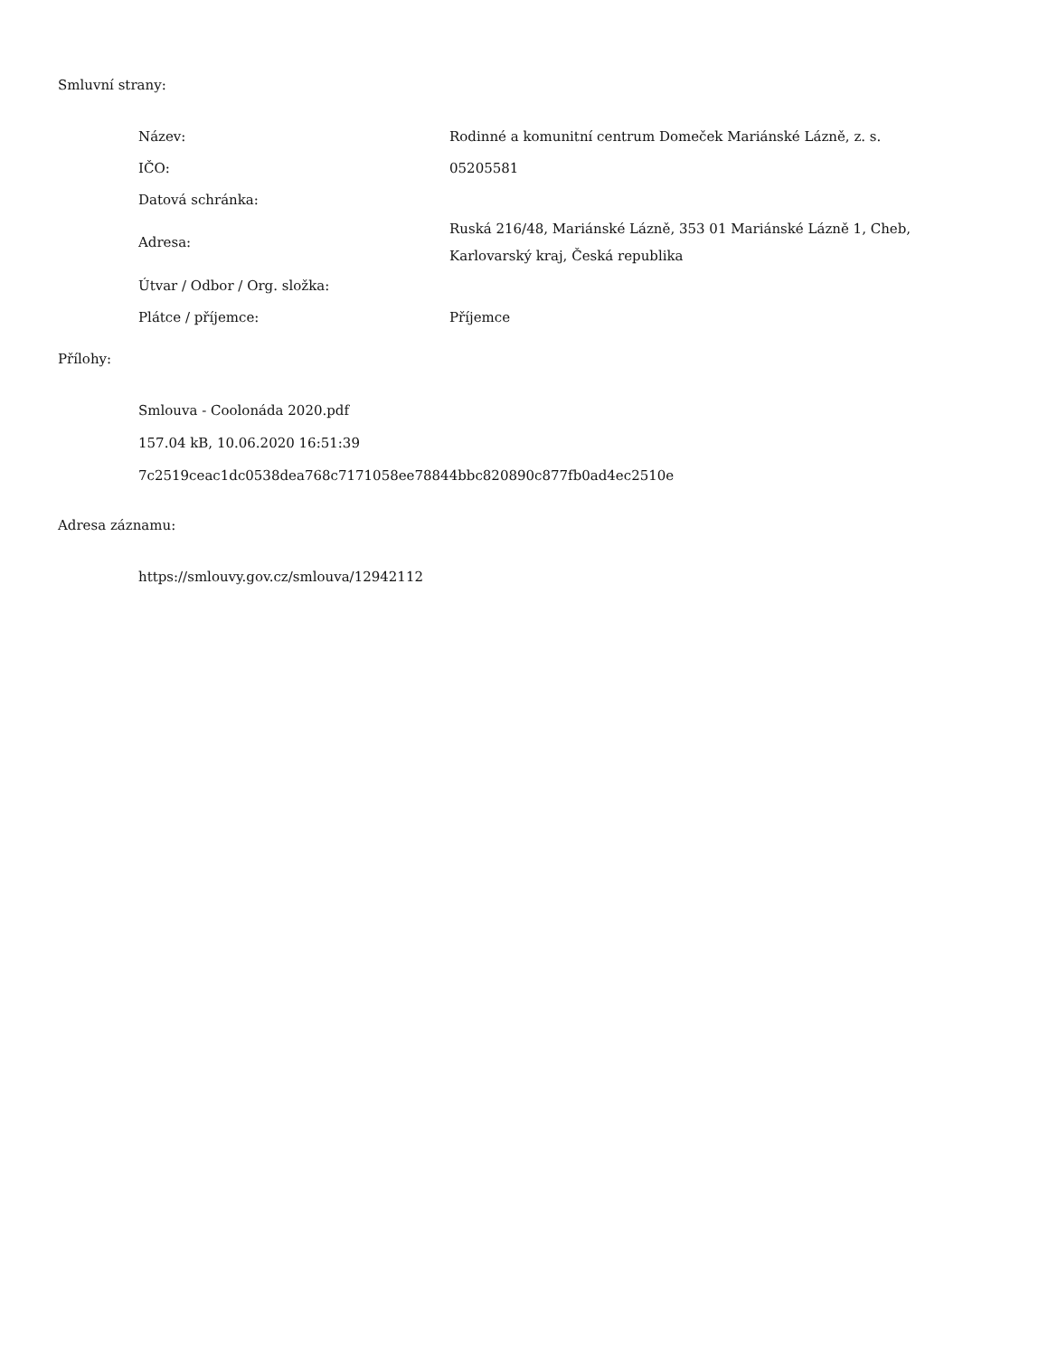Smluvní strany:
| Název: | Rodinné a komunitní centrum Domeček Mariánské Lázně, z. s. |
| IČO: | 05205581 |
| Datová schránka: | |
| Adresa: | Ruská 216/48, Mariánské Lázně, 353 01 Mariánské Lázně 1, Cheb, Karlovarský kraj, Česká republika |
| Útvar / Odbor / Org. složka: | |
| Plátce / příjemce: | Příjemce |
Přílohy:
Smlouva - Coolonáda 2020.pdf
157.04 kB, 10.06.2020 16:51:39
7c2519ceac1dc0538dea768c7171058ee78844bbc820890c877fb0ad4ec2510e
Adresa záznamu:
https://smlouvy.gov.cz/smlouva/12942112